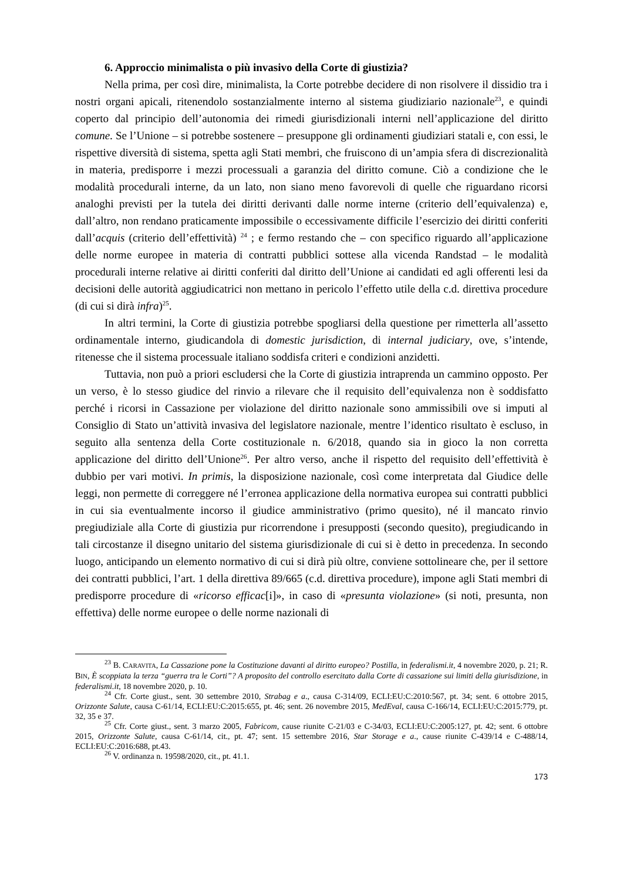6. Approccio minimalista o più invasivo della Corte di giustizia?
Nella prima, per così dire, minimalista, la Corte potrebbe decidere di non risolvere il dissidio tra i nostri organi apicali, ritenendolo sostanzialmente interno al sistema giudiziario nazionale<sup>23</sup>, e quindi coperto dal principio dell’autonomia dei rimedi giurisdizionali interni nell’applicazione del diritto comune. Se l’Unione – si potrebbe sostenere – presuppone gli ordinamenti giudiziari statali e, con essi, le rispettive diversità di sistema, spetta agli Stati membri, che fruiscono di un’ampia sfera di discrezionalità in materia, predisporre i mezzi processuali a garanzia del diritto comune. Ciò a condizione che le modalità procedurali interne, da un lato, non siano meno favorevoli di quelle che riguardano ricorsi analoghi previsti per la tutela dei diritti derivanti dalle norme interne (criterio dell’equivalenza) e, dall’altro, non rendano praticamente impossibile o eccessivamente difficile l’esercizio dei diritti conferiti dall’acquis (criterio dell’effettività) <sup>24</sup> ; e fermo restando che – con specifico riguardo all’applicazione delle norme europee in materia di contratti pubblici sottese alla vicenda Randstad – le modalità procedurali interne relative ai diritti conferiti dal diritto dell’Unione ai candidati ed agli offerenti lesi da decisioni delle autorità aggiudicatrici non mettano in pericolo l’effetto utile della c.d. direttiva procedure (di cui si dirà infra)<sup>25</sup>.
In altri termini, la Corte di giustizia potrebbe spogliarsi della questione per rimetterla all’assetto ordinamentale interno, giudicandola di domestic jurisdiction, di internal judiciary, ove, s’intende, ritenesse che il sistema processuale italiano soddisfa criteri e condizioni anzidetti.
Tuttavia, non può a priori escludersi che la Corte di giustizia intraprenda un cammino opposto. Per un verso, è lo stesso giudice del rinvio a rilevare che il requisito dell’equivalenza non è soddisfatto perché i ricorsi in Cassazione per violazione del diritto nazionale sono ammissibili ove si imputi al Consiglio di Stato un’attività invasiva del legislatore nazionale, mentre l’identico risultato è escluso, in seguito alla sentenza della Corte costituzionale n. 6/2018, quando sia in gioco la non corretta applicazione del diritto dell’Unione<sup>26</sup>. Per altro verso, anche il rispetto del requisito dell’effettività è dubbio per vari motivi. In primis, la disposizione nazionale, così come interpretata dal Giudice delle leggi, non permette di correggere né l’erronea applicazione della normativa europea sui contratti pubblici in cui sia eventualmente incorso il giudice amministrativo (primo quesito), né il mancato rinvio pregiudiziale alla Corte di giustizia pur ricorrendone i presupposti (secondo quesito), pregiudicando in tali circostanze il disegno unitario del sistema giurisdizionale di cui si è detto in precedenza. In secondo luogo, anticipando un elemento normativo di cui si dirà più oltre, conviene sottolineare che, per il settore dei contratti pubblici, l’art. 1 della direttiva 89/665 (c.d. direttiva procedure), impone agli Stati membri di predisporre procedure di «ricorso efficac[i]», in caso di «presunta violazione» (si noti, presunta, non effettiva) delle norme europee o delle norme nazionali di
<sup>23</sup> B. CARAVITA, La Cassazione pone la Costituzione davanti al diritto europeo? Postilla, in federalismi.it, 4 novembre 2020, p. 21; R. BIN, È scoppiata la terza “guerra tra le Corti”? A proposito del controllo esercitato dalla Corte di cassazione sui limiti della giurisdizione, in federalismi.it, 18 novembre 2020, p. 10.
<sup>24</sup> Cfr. Corte giust., sent. 30 settembre 2010, Strabag e a., causa C-314/09, ECLI:EU:C:2010:567, pt. 34; sent. 6 ottobre 2015, Orizzonte Salute, causa C-61/14, ECLI:EU:C:2015:655, pt. 46; sent. 26 novembre 2015, MedEval, causa C-166/14, ECLI:EU:C:2015:779, pt. 32, 35 e 37.
<sup>25</sup> Cfr. Corte giust., sent. 3 marzo 2005, Fabricom, cause riunite C-21/03 e C-34/03, ECLI:EU:C:2005:127, pt. 42; sent. 6 ottobre 2015, Orizzonte Salute, causa C-61/14, cit., pt. 47; sent. 15 settembre 2016, Star Storage e a., cause riunite C-439/14 e C-488/14, ECLI:EU:C:2016:688, pt.43.
<sup>26</sup> V. ordinanza n. 19598/2020, cit., pt. 41.1.
173